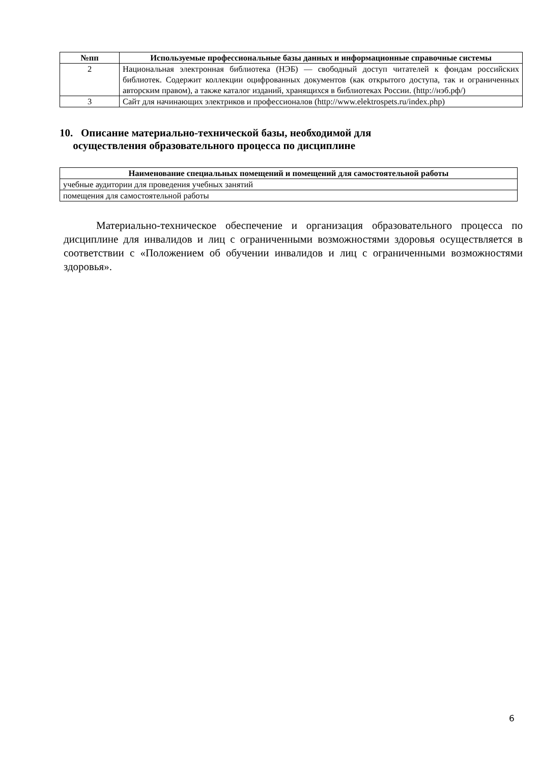| №пп | Используемые профессиональные базы данных и информационные справочные системы |
| --- | --- |
| 2 | Национальная электронная библиотека (НЭБ) — свободный доступ читателей к фондам российских библиотек. Содержит коллекции оцифрованных документов (как открытого доступа, так и ограниченных авторским правом), а также каталог изданий, хранящихся в библиотеках России. (http://нэб.рф/) |
| 3 | Сайт для начинающих электриков и профессионалов (http://www.elektrospets.ru/index.php) |
10. Описание материально-технической базы, необходимой для
осуществления образовательного процесса по дисциплине
| Наименование специальных помещений и помещений для самостоятельной работы |
| --- |
| учебные аудитории для проведения учебных занятий |
| помещения для самостоятельной работы |
Материально-техническое обеспечение и организация образовательного процесса по дисциплине для инвалидов и лиц с ограниченными возможностями здоровья осуществляется в соответствии с «Положением об обучении инвалидов и лиц с ограниченными возможностями здоровья».
6